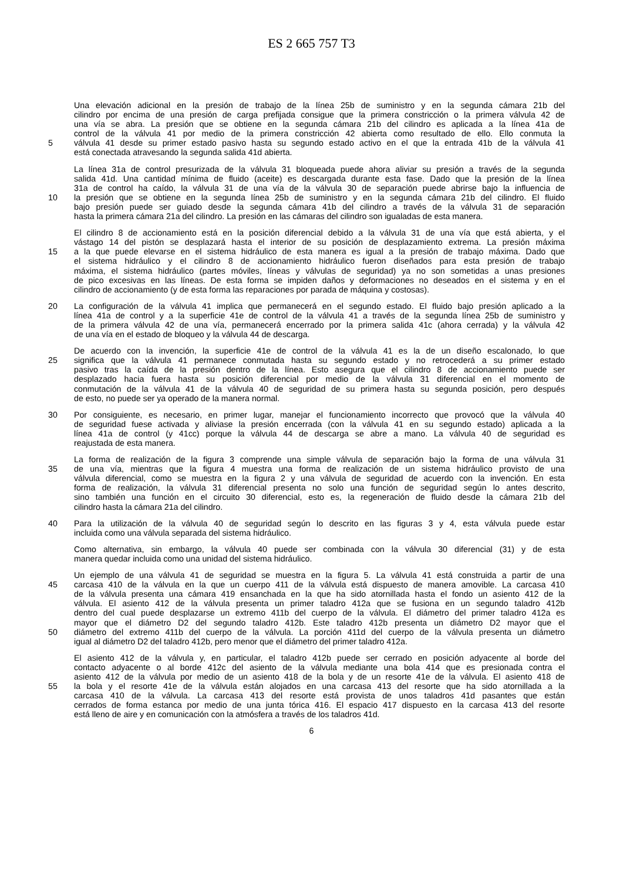ES 2 665 757 T3
Una elevación adicional en la presión de trabajo de la línea 25b de suministro y en la segunda cámara 21b del
cilindro por encima de una presión de carga prefijada consigue que la primera constricción o la primera válvula 42 de
una vía se abra. La presión que se obtiene en la segunda cámara 21b del cilindro es aplicada a la línea 41a de
control de la válvula 41 por medio de la primera constricción 42 abierta como resultado de ello. Ello conmuta la
5 válvula 41 desde su primer estado pasivo hasta su segundo estado activo en el que la entrada 41b de la válvula 41
está conectada atravesando la segunda salida 41d abierta.
La línea 31a de control presurizada de la válvula 31 bloqueada puede ahora aliviar su presión a través de la segunda
salida 41d. Una cantidad mínima de fluido (aceite) es descargada durante esta fase. Dado que la presión de la línea
31a de control ha caído, la válvula 31 de una vía de la válvula 30 de separación puede abrirse bajo la influencia de
10 la presión que se obtiene en la segunda línea 25b de suministro y en la segunda cámara 21b del cilindro. El fluido
bajo presión puede ser guiado desde la segunda cámara 41b del cilindro a través de la válvula 31 de separación
hasta la primera cámara 21a del cilindro. La presión en las cámaras del cilindro son igualadas de esta manera.
El cilindro 8 de accionamiento está en la posición diferencial debido a la válvula 31 de una vía que está abierta, y el
vástago 14 del pistón se desplazará hasta el interior de su posición de desplazamiento extrema. La presión máxima
15 a la que puede elevarse en el sistema hidráulico de esta manera es igual a la presión de trabajo máxima. Dado que
el sistema hidráulico y el cilindro 8 de accionamiento hidráulico fueron diseñados para esta presión de trabajo
máxima, el sistema hidráulico (partes móviles, líneas y válvulas de seguridad) ya no son sometidas a unas presiones
de pico excesivas en las líneas. De esta forma se impiden daños y deformaciones no deseados en el sistema y en el
cilindro de accionamiento (y de esta forma las reparaciones por parada de máquina y costosas).
20 La configuración de la válvula 41 implica que permanecerá en el segundo estado. El fluido bajo presión aplicado a la
línea 41a de control y a la superficie 41e de control de la válvula 41 a través de la segunda línea 25b de suministro y
de la primera válvula 42 de una vía, permanecerá encerrado por la primera salida 41c (ahora cerrada) y la válvula 42
de una vía en el estado de bloqueo y la válvula 44 de descarga.
De acuerdo con la invención, la superficie 41e de control de la válvula 41 es la de un diseño escalonado, lo que
25 significa que la válvula 41 permanece conmutada hasta su segundo estado y no retrocederá a su primer estado
pasivo tras la caída de la presión dentro de la línea. Esto asegura que el cilindro 8 de accionamiento puede ser
desplazado hacia fuera hasta su posición diferencial por medio de la válvula 31 diferencial en el momento de
conmutación de la válvula 41 de la válvula 40 de seguridad de su primera hasta su segunda posición, pero después
de esto, no puede ser ya operado de la manera normal.
30 Por consiguiente, es necesario, en primer lugar, manejar el funcionamiento incorrecto que provocó que la válvula 40
de seguridad fuese activada y aliviase la presión encerrada (con la válvula 41 en su segundo estado) aplicada a la
línea 41a de control (y 41cc) porque la válvula 44 de descarga se abre a mano. La válvula 40 de seguridad es
reajustada de esta manera.
La forma de realización de la figura 3 comprende una simple válvula de separación bajo la forma de una válvula 31
35 de una vía, mientras que la figura 4 muestra una forma de realización de un sistema hidráulico provisto de una
válvula diferencial, como se muestra en la figura 2 y una válvula de seguridad de acuerdo con la invención. En esta
forma de realización, la válvula 31 diferencial presenta no solo una función de seguridad según lo antes descrito,
sino también una función en el circuito 30 diferencial, esto es, la regeneración de fluido desde la cámara 21b del
cilindro hasta la cámara 21a del cilindro.
40 Para la utilización de la válvula 40 de seguridad según lo descrito en las figuras 3 y 4, esta válvula puede estar
incluida como una válvula separada del sistema hidráulico.
Como alternativa, sin embargo, la válvula 40 puede ser combinada con la válvula 30 diferencial (31) y de esta
manera quedar incluida como una unidad del sistema hidráulico.
Un ejemplo de una válvula 41 de seguridad se muestra en la figura 5. La válvula 41 está construida a partir de una
45 carcasa 410 de la válvula en la que un cuerpo 411 de la válvula está dispuesto de manera amovible. La carcasa 410
de la válvula presenta una cámara 419 ensanchada en la que ha sido atornillada hasta el fondo un asiento 412 de la
válvula. El asiento 412 de la válvula presenta un primer taladro 412a que se fusiona en un segundo taladro 412b
dentro del cual puede desplazarse un extremo 411b del cuerpo de la válvula. El diámetro del primer taladro 412a es
mayor que el diámetro D2 del segundo taladro 412b. Este taladro 412b presenta un diámetro D2 mayor que el
50 diámetro del extremo 411b del cuerpo de la válvula. La porción 411d del cuerpo de la válvula presenta un diámetro
igual al diámetro D2 del taladro 412b, pero menor que el diámetro del primer taladro 412a.
El asiento 412 de la válvula y, en particular, el taladro 412b puede ser cerrado en posición adyacente al borde del
contacto adyacente o al borde 412c del asiento de la válvula mediante una bola 414 que es presionada contra el
asiento 412 de la válvula por medio de un asiento 418 de la bola y de un resorte 41e de la válvula. El asiento 418 de
55 la bola y el resorte 41e de la válvula están alojados en una carcasa 413 del resorte que ha sido atornillada a la
carcasa 410 de la válvula. La carcasa 413 del resorte está provista de unos taladros 41d pasantes que están
cerrados de forma estanca por medio de una junta tórica 416. El espacio 417 dispuesto en la carcasa 413 del resorte
está lleno de aire y en comunicación con la atmósfera a través de los taladros 41d.
6